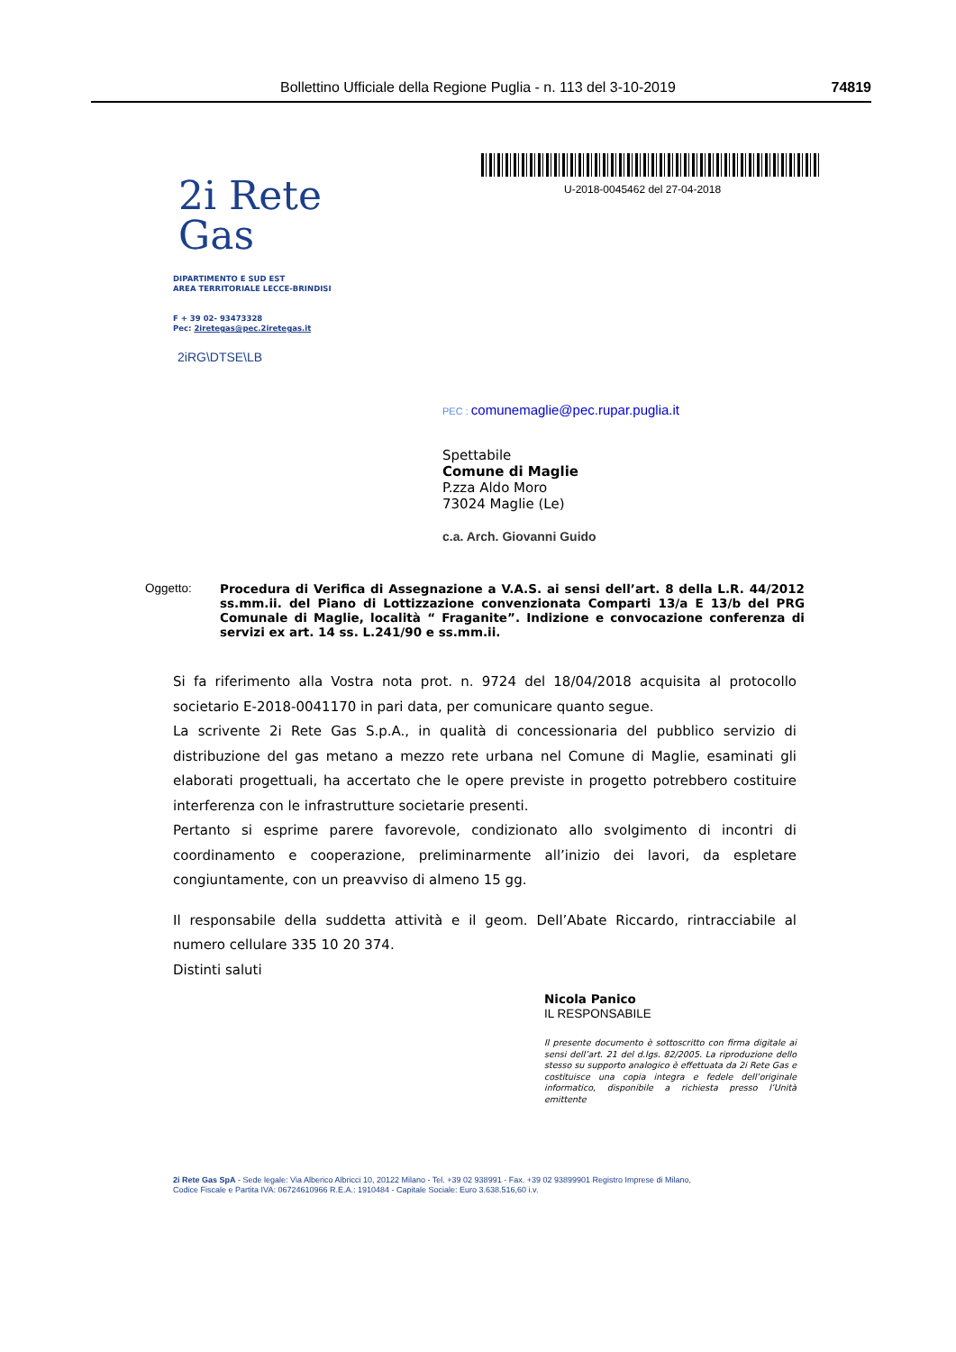Bollettino Ufficiale della Regione Puglia - n. 113 del 3-10-2019 74819
U-2018-0045462 del 27-04-2018
2i Rete
Gas
DIPARTIMENTO E SUD EST
AREA TERRITORIALE LECCE-BRINDISI
F + 39 02- 93473328
Pec: 2iretegas@pec.2iretegas.it
2iRG\DTSE\LB
PEC : comunemaglie@pec.rupar.puglia.it
Spettabile
Comune di Maglie
P.zza Aldo Moro
73024 Maglie (Le)
c.a. Arch. Giovanni Guido
Oggetto:
Procedura di Verifica di Assegnazione a V.A.S. ai sensi dell’art. 8 della L.R. 44/2012 ss.mm.ii. del Piano di Lottizzazione convenzionata Comparti 13/a E 13/b del PRG Comunale di Maglie, località “ Fraganite”. Indizione e convocazione conferenza di servizi ex art. 14 ss. L.241/90 e ss.mm.ii.
Si fa riferimento alla Vostra nota prot. n. 9724 del 18/04/2018 acquisita al protocollo societario E-2018-0041170 in pari data, per comunicare quanto segue.
La scrivente 2i Rete Gas S.p.A., in qualità di concessionaria del pubblico servizio di distribuzione del gas metano a mezzo rete urbana nel Comune di Maglie, esaminati gli elaborati progettuali, ha accertato che le opere previste in progetto potrebbero costituire interferenza con le infrastrutture societarie presenti.
Pertanto si esprime parere favorevole, condizionato allo svolgimento di incontri di coordinamento e cooperazione, preliminarmente all’inizio dei lavori, da espletare congiuntamente, con un preavviso di almeno 15 gg.
Il responsabile della suddetta attività e il geom. Dell’Abate Riccardo, rintracciabile al numero cellulare 335 10 20 374.
Distinti saluti
Nicola Panico
IL RESPONSABILE
Il presente documento è sottoscritto con firma digitale ai sensi dell’art. 21 del d.lgs. 82/2005. La riproduzione dello stesso su supporto analogico è effettuata da 2i Rete Gas e costituisce una copia integra e fedele dell’originale informatico, disponibile a richiesta presso l’Unità emittente
2i Rete Gas SpA - Sede legale: Via Alberico Albricci 10, 20122 Milano - Tel. +39 02 938991 - Fax. +39 02 93899901 Registro Imprese di Milano,
Codice Fiscale e Partita IVA: 06724610966 R.E.A.: 1910484 - Capitale Sociale: Euro 3.638.516,60 i.v.